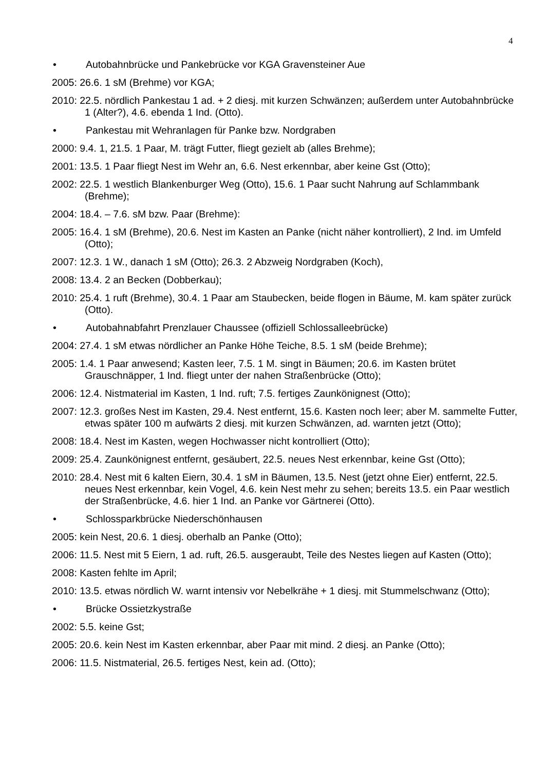4
• Autobahnbrücke und Pankebrücke vor KGA Gravensteiner Aue
2005: 26.6. 1 sM (Brehme) vor KGA;
2010: 22.5. nördlich Pankestau 1 ad. + 2 diesj. mit kurzen Schwänzen; außerdem unter Autobahnbrücke 1 (Alter?), 4.6. ebenda 1 Ind. (Otto).
• Pankestau mit Wehranlagen für Panke bzw. Nordgraben
2000: 9.4. 1, 21.5. 1 Paar, M. trägt Futter, fliegt gezielt ab (alles Brehme);
2001: 13.5. 1 Paar fliegt Nest im Wehr an, 6.6. Nest erkennbar, aber keine Gst (Otto);
2002: 22.5. 1 westlich Blankenburger Weg (Otto), 15.6. 1 Paar sucht Nahrung auf Schlammbank (Brehme);
2004: 18.4. – 7.6. sM bzw. Paar (Brehme):
2005: 16.4. 1 sM (Brehme), 20.6. Nest im Kasten an Panke (nicht näher kontrolliert), 2 Ind. im Umfeld (Otto);
2007: 12.3. 1 W., danach 1 sM (Otto); 26.3. 2 Abzweig Nordgraben (Koch),
2008: 13.4. 2 an Becken (Dobberkau);
2010: 25.4. 1 ruft (Brehme), 30.4. 1 Paar am Staubecken, beide flogen in Bäume, M. kam später zurück (Otto).
• Autobahnabfahrt Prenzlauer Chaussee (offiziell Schlossalleebrücke)
2004: 27.4. 1 sM etwas nördlicher an Panke Höhe Teiche, 8.5. 1 sM (beide Brehme);
2005: 1.4. 1 Paar anwesend; Kasten leer, 7.5. 1 M. singt in Bäumen; 20.6. im Kasten brütet Grauschnäpper, 1 Ind. fliegt unter der nahen Straßenbrücke (Otto);
2006: 12.4. Nistmaterial im Kasten, 1 Ind. ruft; 7.5. fertiges Zaunkönignest (Otto);
2007: 12.3. großes Nest im Kasten, 29.4. Nest entfernt, 15.6. Kasten noch leer; aber M. sammelte Futter, etwas später 100 m aufwärts 2 diesj. mit kurzen Schwänzen, ad. warnten jetzt (Otto);
2008: 18.4. Nest im Kasten, wegen Hochwasser nicht kontrolliert (Otto);
2009: 25.4. Zaunkönignest entfernt, gesäubert, 22.5. neues Nest erkennbar, keine Gst (Otto);
2010: 28.4. Nest mit 6 kalten Eiern, 30.4. 1 sM in Bäumen, 13.5. Nest (jetzt ohne Eier) entfernt, 22.5. neues Nest erkennbar, kein Vogel, 4.6. kein Nest mehr zu sehen; bereits 13.5. ein Paar westlich der Straßenbrücke, 4.6. hier 1 Ind. an Panke vor Gärtnerei (Otto).
• Schlossparkbrücke Niederschönhausen
2005: kein Nest, 20.6. 1 diesj. oberhalb an Panke (Otto);
2006: 11.5. Nest mit 5 Eiern, 1 ad. ruft, 26.5. ausgeraubt, Teile des Nestes liegen auf Kasten (Otto);
2008: Kasten fehlte im April;
2010: 13.5. etwas nördlich W. warnt intensiv vor Nebelkrähe + 1 diesj. mit Stummelschwanz (Otto);
• Brücke Ossietzkystraße
2002: 5.5. keine Gst;
2005: 20.6. kein Nest im Kasten erkennbar, aber Paar mit mind. 2 diesj. an Panke (Otto);
2006: 11.5. Nistmaterial, 26.5. fertiges Nest, kein ad. (Otto);